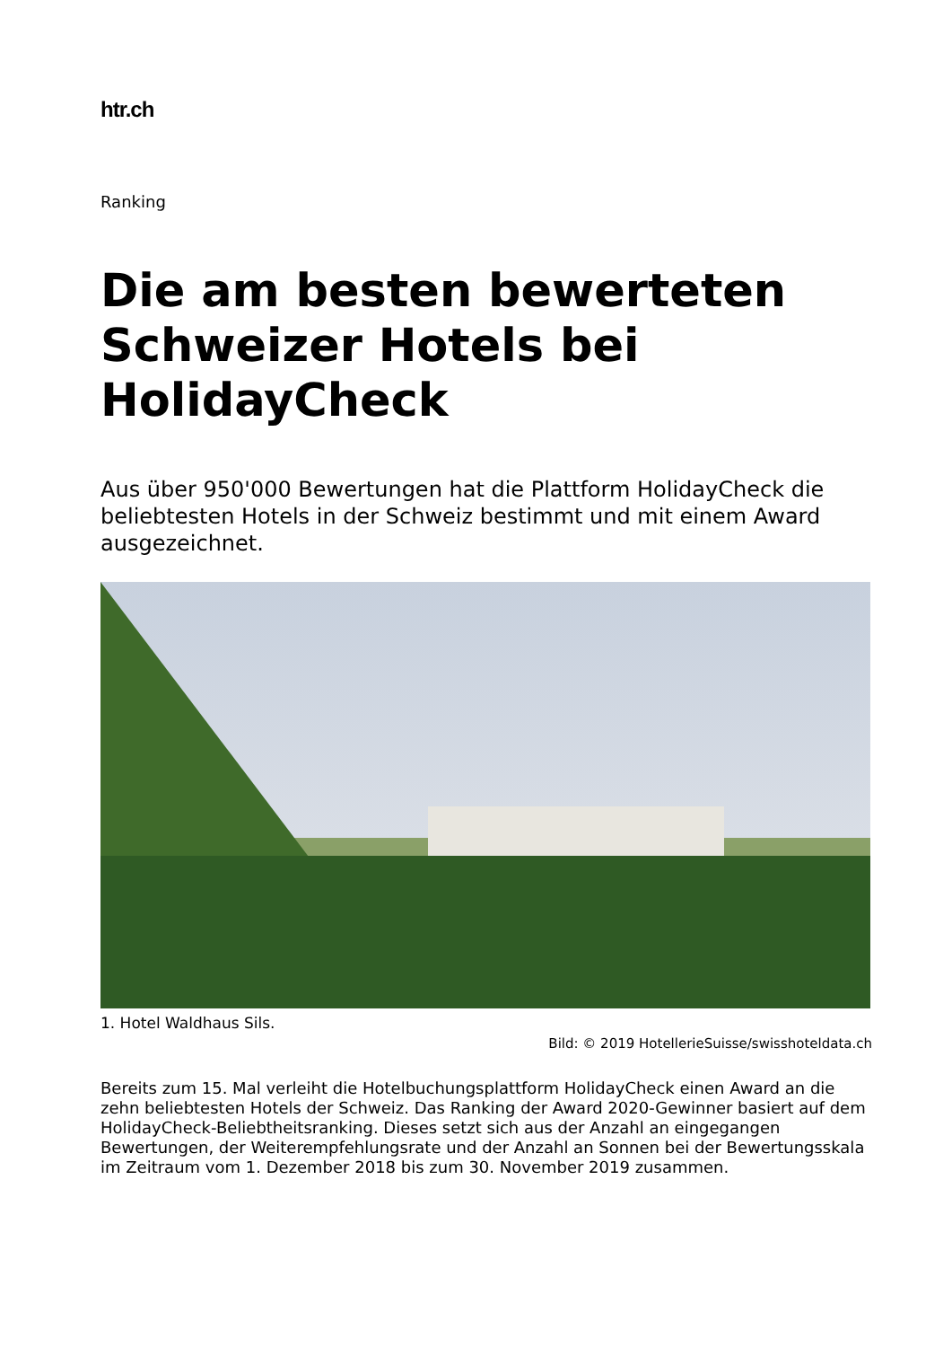htr.ch
Ranking
Die am besten bewerteten Schweizer Hotels bei HolidayCheck
Aus über 950'000 Bewertungen hat die Plattform HolidayCheck die beliebtesten Hotels in der Schweiz bestimmt und mit einem Award ausgezeichnet.
1. Hotel Waldhaus Sils.
Bild: © 2019 HotellerieSuisse/swisshoteldata.ch
Bereits zum 15. Mal verleiht die Hotelbuchungsplattform HolidayCheck einen Award an die zehn beliebtesten Hotels der Schweiz. Das Ranking der Award 2020-Gewinner basiert auf dem HolidayCheck-Beliebtheitsranking. Dieses setzt sich aus der Anzahl an eingegangen Bewertungen, der Weiterempfehlungsrate und der Anzahl an Sonnen bei der Bewertungsskala im Zeitraum vom 1. Dezember 2018 bis zum 30. November 2019 zusammen.